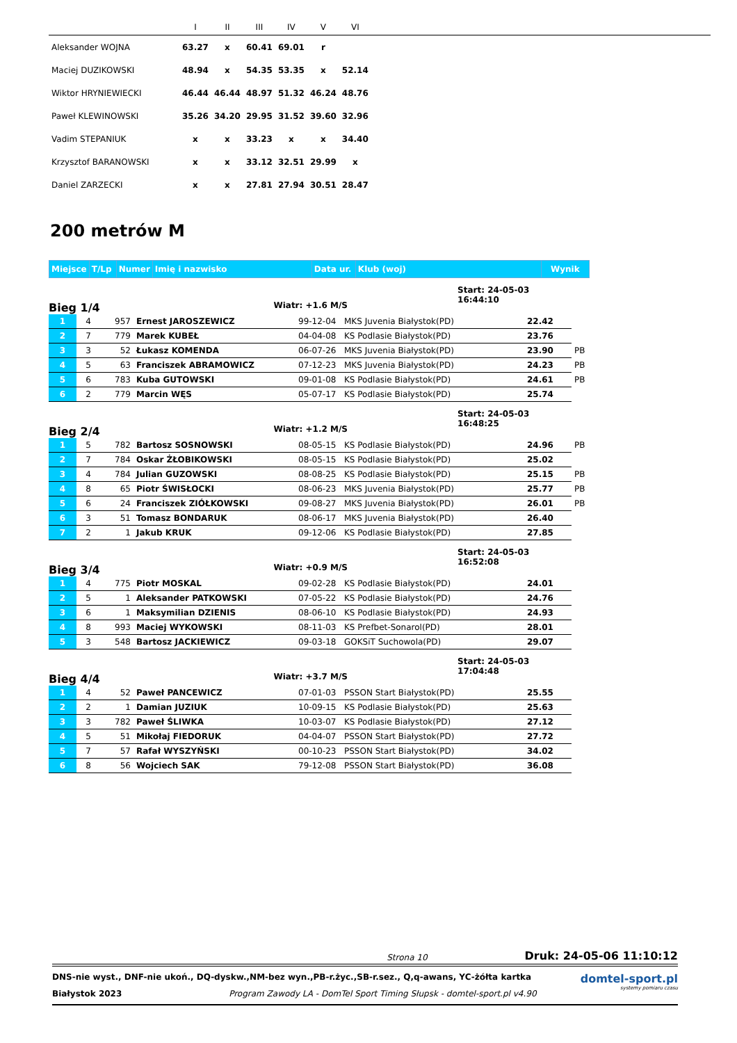| | I | II | III | IV | V | VI | |
| --- | --- | --- | --- | --- | --- | --- | --- |
| Aleksander WOJNA | 63.27 | x | 60.41 | 69.01 | r | | |
| Maciej DUZIKOWSKI | 48.94 | x | 54.35 | 53.35 | x | 52.14 | |
| Wiktor HRYNIEWIECKI | 46.44 | 46.44 | 48.97 | 51.32 | 46.24 | 48.76 | |
| Paweł KLEWINOWSKI | 35.26 | 34.20 | 29.95 | 31.52 | 39.60 | 32.96 | |
| Vadim STEPANIUK | x | x | 33.23 | x | x | 34.40 | |
| Krzysztof BARANOWSKI | x | x | 33.12 | 32.51 | 29.99 | x | |
| Daniel ZARZECKI | x | x | 27.81 | 27.94 | 30.51 | 28.47 | |
200 metrów M
| Miejsce | T/Lp | Numer | Imię i nazwisko | Data ur. | Klub (woj) | Wynik |
Bieg 1/4
Wiatr: +1.6 M/S
Start: 24-05-03 16:44:10
| 1 | 4 | 957 | Ernest JAROSZEWICZ | 99-12-04 | MKS Juvenia Białystok(PD) | 22.42 | |
| 2 | 7 | 779 | Marek KUBEŁ | 04-04-08 | KS Podlasie Białystok(PD) | 23.76 | |
| 3 | 3 | 52 | Łukasz KOMENDA | 06-07-26 | MKS Juvenia Białystok(PD) | 23.90 | PB |
| 4 | 5 | 63 | Franciszek ABRAMOWICZ | 07-12-23 | MKS Juvenia Białystok(PD) | 24.23 | PB |
| 5 | 6 | 783 | Kuba GUTOWSKI | 09-01-08 | KS Podlasie Białystok(PD) | 24.61 | PB |
| 6 | 2 | 779 | Marcin WĘS | 05-07-17 | KS Podlasie Białystok(PD) | 25.74 | |
Bieg 2/4
Wiatr: +1.2 M/S
Start: 24-05-03 16:48:25
| 1 | 5 | 782 | Bartosz SOSNOWSKI | 08-05-15 | KS Podlasie Białystok(PD) | 24.96 | PB |
| 2 | 7 | 784 | Oskar ŻŁOBIKOWSKI | 08-05-15 | KS Podlasie Białystok(PD) | 25.02 | |
| 3 | 4 | 784 | Julian GUZOWSKI | 08-08-25 | KS Podlasie Białystok(PD) | 25.15 | PB |
| 4 | 8 | 65 | Piotr ŚWISŁOCKI | 08-06-23 | MKS Juvenia Białystok(PD) | 25.77 | PB |
| 5 | 6 | 24 | Franciszek ZIÓŁKOWSKI | 09-08-27 | MKS Juvenia Białystok(PD) | 26.01 | PB |
| 6 | 3 | 51 | Tomasz BONDARUK | 08-06-17 | MKS Juvenia Białystok(PD) | 26.40 | |
| 7 | 2 | 1 | Jakub KRUK | 09-12-06 | KS Podlasie Białystok(PD) | 27.85 | |
Bieg 3/4
Wiatr: +0.9 M/S
Start: 24-05-03 16:52:08
| 1 | 4 | 775 | Piotr MOSKAL | 09-02-28 | KS Podlasie Białystok(PD) | 24.01 |
| 2 | 5 | 1 | Aleksander PATKOWSKI | 07-05-22 | KS Podlasie Białystok(PD) | 24.76 |
| 3 | 6 | 1 | Maksymilian DZIENIS | 08-06-10 | KS Podlasie Białystok(PD) | 24.93 |
| 4 | 8 | 993 | Maciej WYKOWSKI | 08-11-03 | KS Prefbet-Sonarol(PD) | 28.01 |
| 5 | 3 | 548 | Bartosz JACKIEWICZ | 09-03-18 | GOKSiT Suchowola(PD) | 29.07 |
Bieg 4/4
Wiatr: +3.7 M/S
Start: 24-05-03 17:04:48
| 1 | 4 | 52 | Paweł PANCEWICZ | 07-01-03 | PSSON Start Białystok(PD) | 25.55 |
| 2 | 2 | 1 | Damian JUZIUK | 10-09-15 | KS Podlasie Białystok(PD) | 25.63 |
| 3 | 3 | 782 | Paweł ŚLIWKA | 10-03-07 | KS Podlasie Białystok(PD) | 27.12 |
| 4 | 5 | 51 | Mikołaj FIEDORUK | 04-04-07 | PSSON Start Białystok(PD) | 27.72 |
| 5 | 7 | 57 | Rafał WYSZYŃSKI | 00-10-23 | PSSON Start Białystok(PD) | 34.02 |
| 6 | 8 | 56 | Wojciech SAK | 79-12-08 | PSSON Start Białystok(PD) | 36.08 |
Strona 10 Druk: 24-05-06 11:10:12
DNS-nie wyst., DNF-nie ukoń., DQ-dyskw.,NM-bez wyn.,PB-r.życ.,SB-r.sez., Q,q-awans, YC-żółta kartka
Białystok 2023 Program Zawody LA - DomTel Sport Timing Słupsk - domtel-sport.pl v4.90
domtel-sport.pl
systemy pomiaru czasu